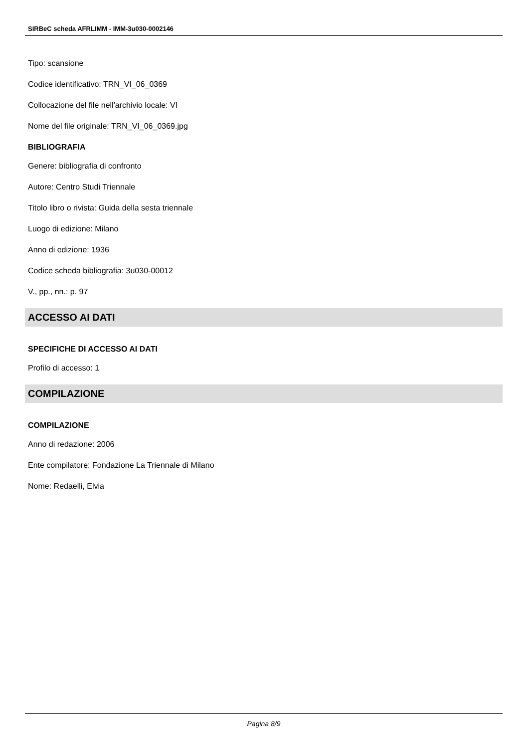SIRBeC scheda AFRLIMM - IMM-3u030-0002146
Tipo: scansione
Codice identificativo: TRN_VI_06_0369
Collocazione del file nell'archivio locale: VI
Nome del file originale: TRN_VI_06_0369.jpg
BIBLIOGRAFIA
Genere: bibliografia di confronto
Autore: Centro Studi Triennale
Titolo libro o rivista: Guida della sesta triennale
Luogo di edizione: Milano
Anno di edizione: 1936
Codice scheda bibliografia: 3u030-00012
V., pp., nn.: p. 97
ACCESSO AI DATI
SPECIFICHE DI ACCESSO AI DATI
Profilo di accesso: 1
COMPILAZIONE
COMPILAZIONE
Anno di redazione: 2006
Ente compilatore: Fondazione La Triennale di Milano
Nome: Redaelli, Elvia
Pagina 8/9